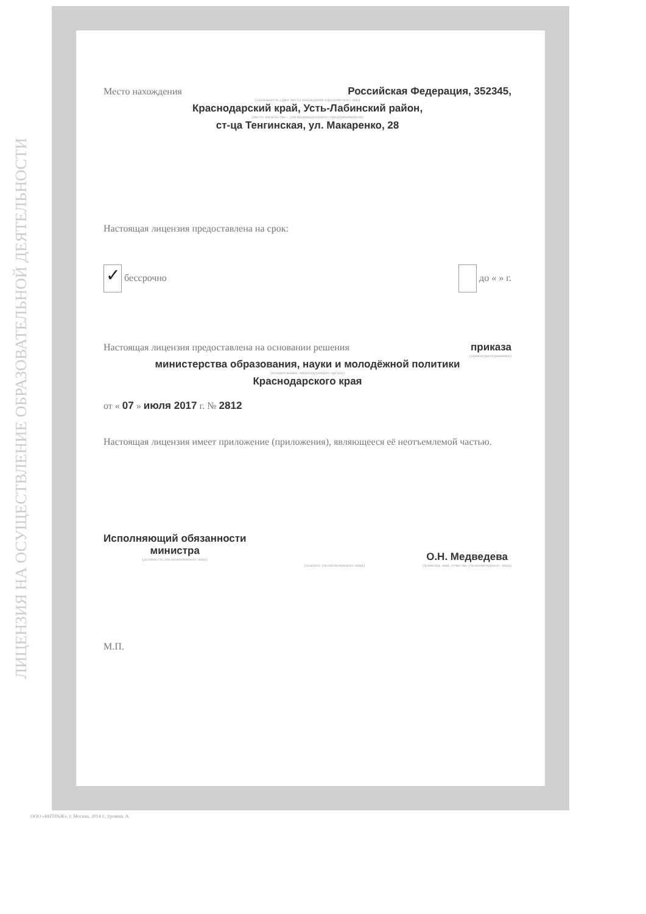ЛИЦЕНЗИЯ НА ОСУЩЕСТВЛЕНИЕ ОБРАЗОВАТЕЛЬНОЙ ДЕЯТЕЛЬНОСТИ
Место нахождения Российская Федерация, 352345,
(указывается адрес места нахождения юридического лица
Краснодарский край, Усть-Лабинский район,
(место жительства – для индивидуального предпринимателя)
ст-ца Тенгинская, ул. Макаренко, 28
Настоящая лицензия предоставлена на срок:
✓ бессрочно до « » г.
Настоящая лицензия предоставлена на основании решения приказа
(приказ/распоряжение)
министерства образования, науки и молодёжной политики
(наименование лицензирующего органа)
Краснодарского края
от « 07 » июля 2017 г. № 2812
Настоящая лицензия имеет приложение (приложения), являющееся её неотъемлемой частью.
Исполняющий обязанности
министра
(должность уполномоченного лица)
(подпись уполномоченного лица)
О.Н. Медведева
(фамилия, имя, отчество уполномоченного лица)
М.П.
ООО «ВИТРАЖ», г. Москва, 2014 г., уровень А